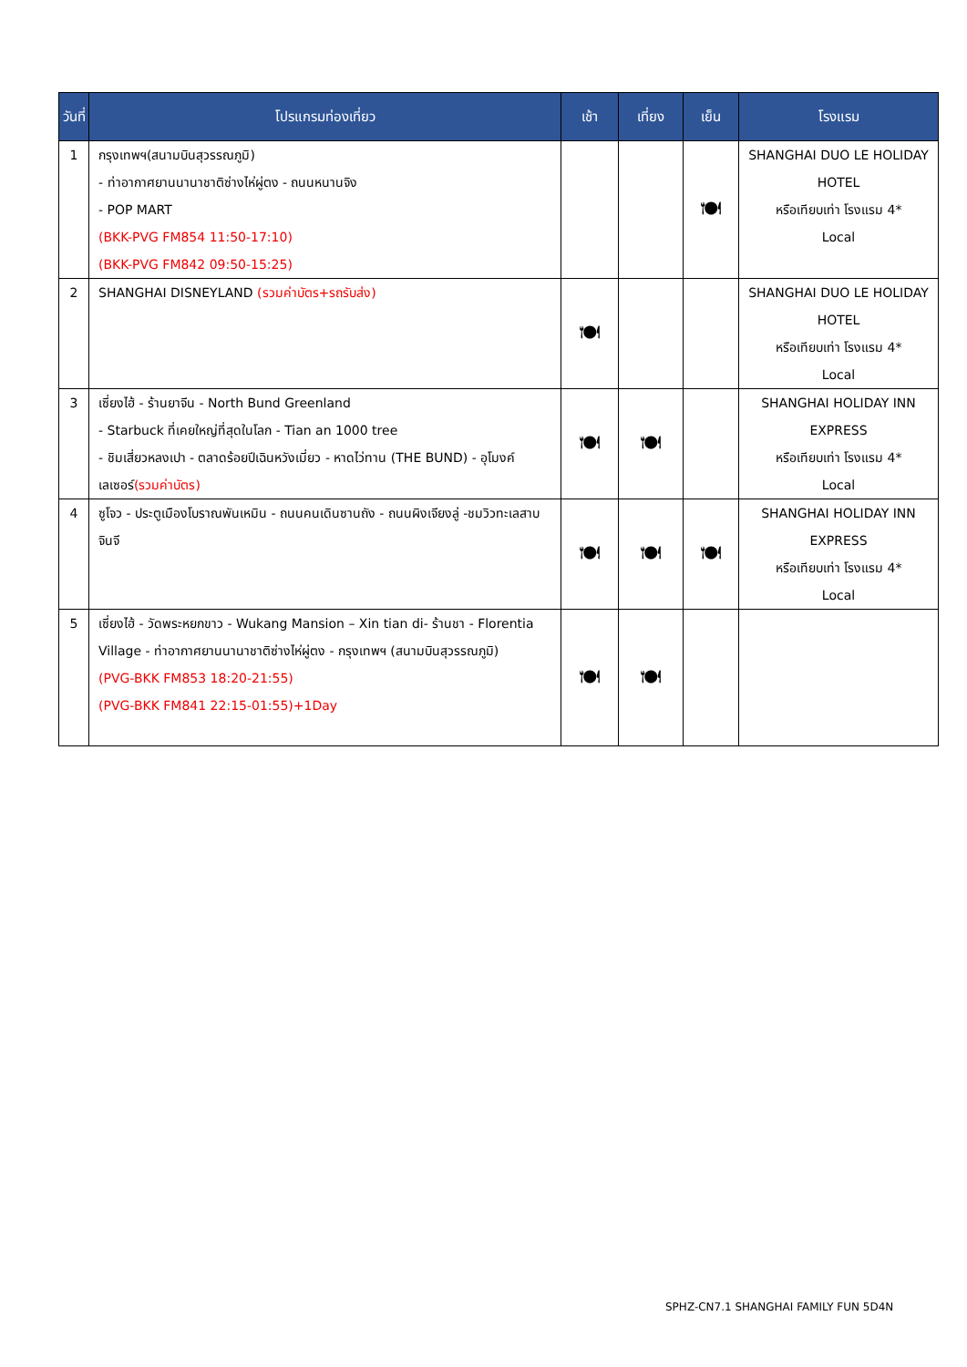| วันที่ | โปรแกรมท่องเที่ยว | เช้า | เที่ยง | เย็น | โรงแรม |
| --- | --- | --- | --- | --- | --- |
| 1 | กรุงเทพฯ(สนามบินสุวรรณภูมิ) - ท่าอากาศยานนานาชาติซ่างไห่ผู่ตง - ถนนหนานจิง - POP MART (BKK-PVG FM854 11:50-17:10) (BKK-PVG FM842 09:50-15:25) | | | 🍽 | SHANGHAI DUO LE HOLIDAY HOTEL หรือเทียบเท่า โรงแรม 4* Local |
| 2 | SHANGHAI DISNEYLAND (รวมค่าบัตร+รถรับส่ง) | 🍽 | | | SHANGHAI DUO LE HOLIDAY HOTEL หรือเทียบเท่า โรงแรม 4* Local |
| 3 | เซี่ยงไฮ้ - ร้านยาจีน - North Bund Greenland - Starbuck ที่เคยใหญ่ที่สุดในโลก - Tian an 1000 tree - ชิมเสี่ยวหลงเปา - ตลาดร้อยปีเฉินหวังเมี่ยว - หาดไว่ทาน (THE BUND) - อุโมงค์เลเซอร์ (รวมค่าบัตร) | 🍽 | 🍽 | | SHANGHAI HOLIDAY INN EXPRESS หรือเทียบเท่า โรงแรม 4* Local |
| 4 | ซูโจว - ประตูเมืองโบราณพันเหมิน - ถนนคนเดินซานถัง - ถนนผิงเจียงลู่ -ชมวิวทะเลสาบจินจี | 🍽 | 🍽 | 🍽 | SHANGHAI HOLIDAY INN EXPRESS หรือเทียบเท่า โรงแรม 4* Local |
| 5 | เซี่ยงไฮ้ - วัดพระหยกขาว - Wukang Mansion – Xin tian di- ร้านชา - Florentia Village - ท่าอากาศยานนานาชาติซ่างไห่ผู่ตง - กรุงเทพฯ (สนามบินสุวรรณภูมิ) (PVG-BKK FM853 18:20-21:55) (PVG-BKK FM841 22:15-01:55)+1Day | 🍽 | 🍽 | | |
SPHZ-CN7.1 SHANGHAI FAMILY FUN 5D4N